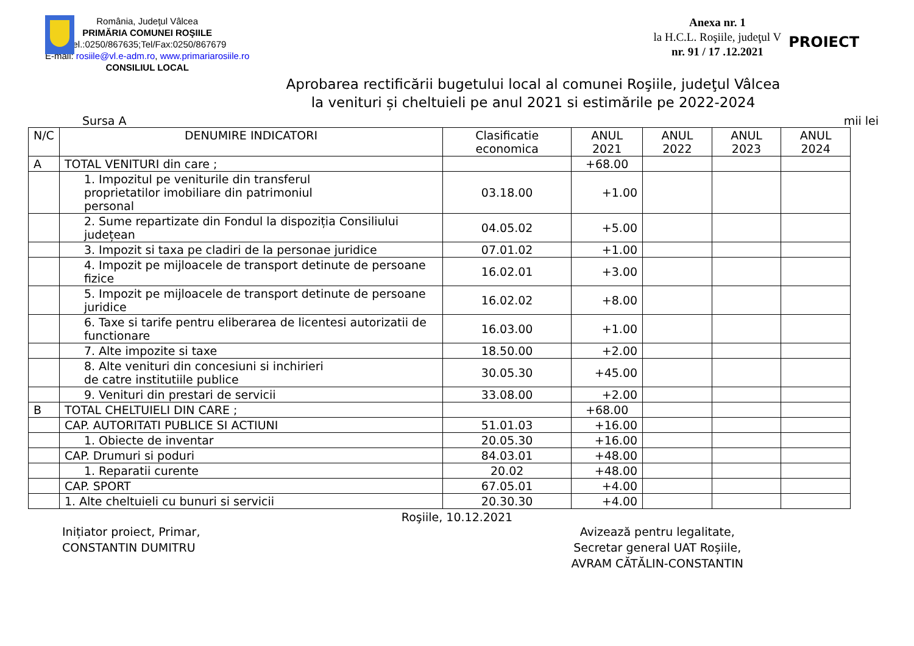România, Judeţul Vâlcea
PRIMĂRIA COMUNEI ROŞIILE
Tel.:0250/867635;Tel/Fax:0250/867679
E-mail: rosiile@vl.e-adm.ro, www.primariarosiile.ro
CONSILIUL LOCAL
Anexa nr. 1
la H.C.L. Roşiile, judeţul V
nr. 91 / 17 .12.2021
PROIECT
Aprobarea rectificării bugetului local al comunei Roşiile, judeţul Vâlcea
la venituri și cheltuieli pe anul 2021 si estimările pe 2022-2024
Sursa A mii lei
| N/C | DENUMIRE INDICATORI | Clasificatie economica | ANUL 2021 | ANUL 2022 | ANUL 2023 | ANUL 2024 |
| --- | --- | --- | --- | --- | --- | --- |
| A | TOTAL VENITURI din care ; | | +68.00 | | | |
| | 1. Impozitul pe veniturile din transferul proprietatilor imobiliare din patrimoniul personal | 03.18.00 | +1.00 | | | |
| | 2. Sume repartizate din Fondul la dispoziția Consiliului județean | 04.05.02 | +5.00 | | | |
| | 3. Impozit si taxa pe cladiri de la personae juridice | 07.01.02 | +1.00 | | | |
| | 4. Impozit pe mijloacele de transport detinute de persoane fizice | 16.02.01 | +3.00 | | | |
| | 5. Impozit pe mijloacele de transport detinute de persoane juridice | 16.02.02 | +8.00 | | | |
| | 6. Taxe si tarife pentru eliberarea de licentesi autorizatii de functionare | 16.03.00 | +1.00 | | | |
| | 7. Alte impozite si taxe | 18.50.00 | +2.00 | | | |
| | 8. Alte venituri din concesiuni si inchirieri de catre institutiile publice | 30.05.30 | +45.00 | | | |
| | 9. Venituri din prestari de servicii | 33.08.00 | +2.00 | | | |
| B | TOTAL CHELTUIELI DIN CARE ; | | +68.00 | | | |
| | CAP. AUTORITATI PUBLICE SI ACTIUNI | 51.01.03 | +16.00 | | | |
| | 1. Obiecte de inventar | 20.05.30 | +16.00 | | | |
| | CAP. Drumuri si poduri | 84.03.01 | +48.00 | | | |
| | 1. Reparatii curente | 20.02 | +48.00 | | | |
| | CAP. SPORT | 67.05.01 | +4.00 | | | |
| | 1. Alte cheltuieli cu bunuri si servicii | 20.30.30 | +4.00 | | | |
Roşiile, 10.12.2021
Inițiator proiect, Primar,
CONSTANTIN DUMITRU
Avizează pentru legalitate,
Secretar general UAT Roșiile,
AVRAM CĂTĂLIN-CONSTANTIN